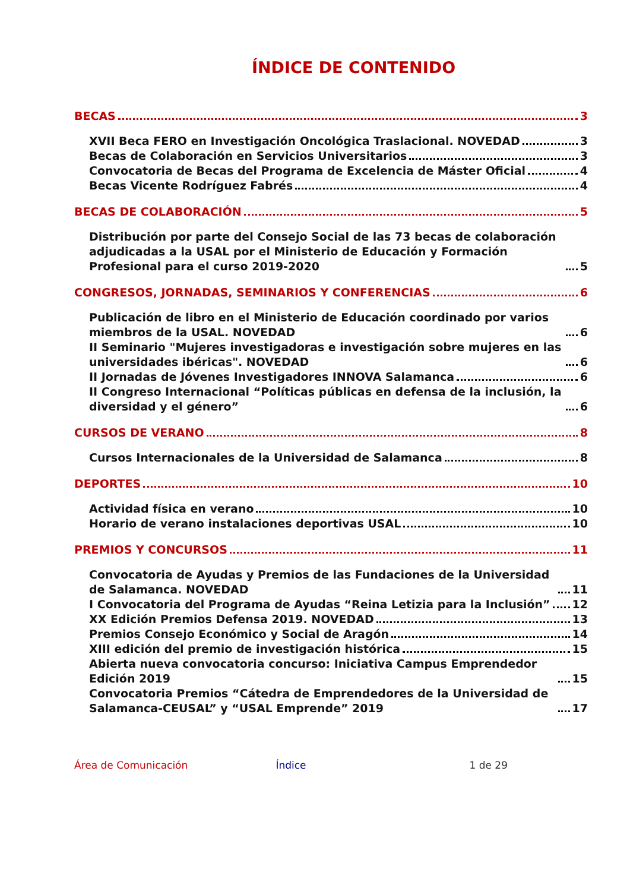ÍNDICE DE CONTENIDO
BECAS 3
XVII Beca FERO en Investigación Oncológica Traslacional. NOVEDAD 3
Becas de Colaboración en Servicios Universitarios 3
Convocatoria de Becas del Programa de Excelencia de Máster Oficial 4
Becas Vicente Rodríguez Fabrés 4
BECAS DE COLABORACIÓN 5
Distribución por parte del Consejo Social de las 73 becas de colaboración adjudicadas a la USAL por el Ministerio de Educación y Formación Profesional para el curso 2019-2020 5
CONGRESOS, JORNADAS, SEMINARIOS Y CONFERENCIAS 6
Publicación de libro en el Ministerio de Educación coordinado por varios miembros de la USAL. NOVEDAD 6
II Seminario "Mujeres investigadoras e investigación sobre mujeres en las universidades ibéricas". NOVEDAD 6
II Jornadas de Jóvenes Investigadores INNOVA Salamanca 6
II Congreso Internacional “Políticas públicas en defensa de la inclusión, la diversidad y el género” 6
CURSOS DE VERANO 8
Cursos Internacionales de la Universidad de Salamanca 8
DEPORTES 10
Actividad física en verano 10
Horario de verano instalaciones deportivas USAL 10
PREMIOS Y CONCURSOS 11
Convocatoria de Ayudas y Premios de las Fundaciones de la Universidad de Salamanca. NOVEDAD 11
I Convocatoria del Programa de Ayudas “Reina Letizia para la Inclusión” 12
XX Edición Premios Defensa 2019. NOVEDAD 13
Premios Consejo Económico y Social de Aragón 14
XIII edición del premio de investigación histórica 15
Abierta nueva convocatoria concurso: Iniciativa Campus Emprendedor Edición 2019 15
Convocatoria Premios “Cátedra de Emprendedores de la Universidad de Salamanca-CEUSAL” y “USAL Emprende” 2019 17
Área de Comunicación Índice 1 de 29